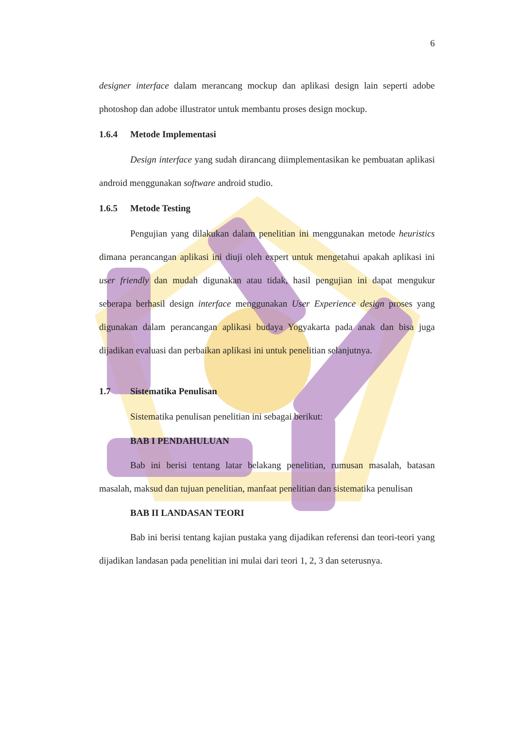6
designer interface dalam merancang mockup dan aplikasi design lain seperti adobe photoshop dan adobe illustrator untuk membantu proses design mockup.
1.6.4 Metode Implementasi
Design interface yang sudah dirancang diimplementasikan ke pembuatan aplikasi android menggunakan software android studio.
1.6.5 Metode Testing
Pengujian yang dilakukan dalam penelitian ini menggunakan metode heuristics dimana perancangan aplikasi ini diuji oleh expert untuk mengetahui apakah aplikasi ini user friendly dan mudah digunakan atau tidak, hasil pengujian ini dapat mengukur seberapa berhasil design interface menggunakan User Experience design proses yang digunakan dalam perancangan aplikasi budaya Yogyakarta pada anak dan bisa juga dijadikan evaluasi dan perbaikan aplikasi ini untuk penelitian selanjutnya.
1.7 Sistematika Penulisan
Sistematika penulisan penelitian ini sebagai berikut:
BAB I PENDAHULUAN
Bab ini berisi tentang latar belakang penelitian, rumusan masalah, batasan masalah, maksud dan tujuan penelitian, manfaat penelitian dan sistematika penulisan
BAB II LANDASAN TEORI
Bab ini berisi tentang kajian pustaka yang dijadikan referensi dan teori-teori yang dijadikan landasan pada penelitian ini mulai dari teori 1, 2, 3 dan seterusnya.